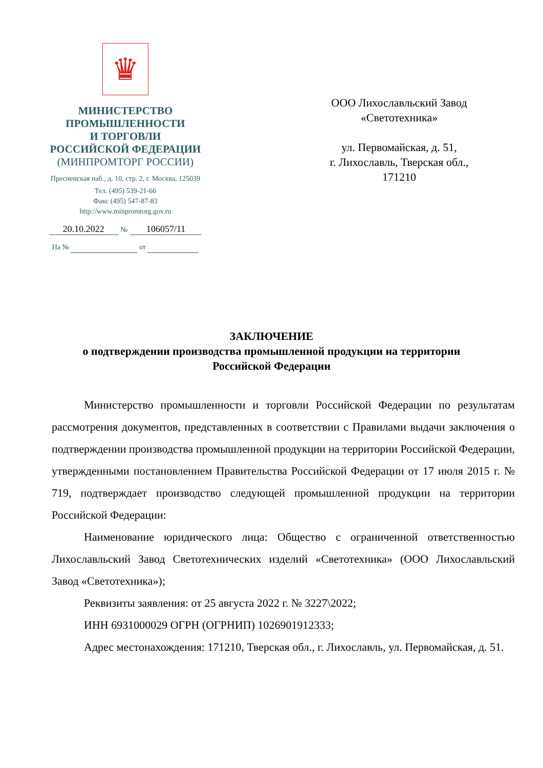♛
МИНИСТЕРСТВО
ПРОМЫШЛЕННОСТИ
И ТОРГОВЛИ
РОССИЙСКОЙ ФЕДЕРАЦИИ
(МИНПРОМТОРГ РОССИИ)
Пресненская наб., д. 10, стр. 2, г. Москва, 125039
Тел. (495) 539-21-66
Факс (495) 547-87-83
http://www.minpromtorg.gov.ru
20.10.2022 № 106057/11
На № от
ООО Лихославльский Завод
«Светотехника»
ул. Первомайская, д. 51,
г. Лихославль, Тверская обл.,
171210
ЗАКЛЮЧЕНИЕ
о подтверждении производства промышленной продукции на территории
Российской Федерации
Министерство промышленности и торговли Российской Федерации по результатам рассмотрения документов, представленных в соответствии с Правилами выдачи заключения о подтверждении производства промышленной продукции на территории Российской Федерации, утвержденными постановлением Правительства Российской Федерации от 17 июля 2015 г. № 719, подтверждает производство следующей промышленной продукции на территории Российской Федерации:
Наименование юридического лица: Общество с ограниченной ответственностью Лихославльский Завод Светотехнических изделий «Светотехника» (ООО Лихославльский Завод «Светотехника»);
Реквизиты заявления: от 25 августа 2022 г. № 3227\2022;
ИНН 6931000029 ОГРН (ОГРНИП) 1026901912333;
Адрес местонахождения: 171210, Тверская обл., г. Лихославль, ул. Первомайская, д. 51.